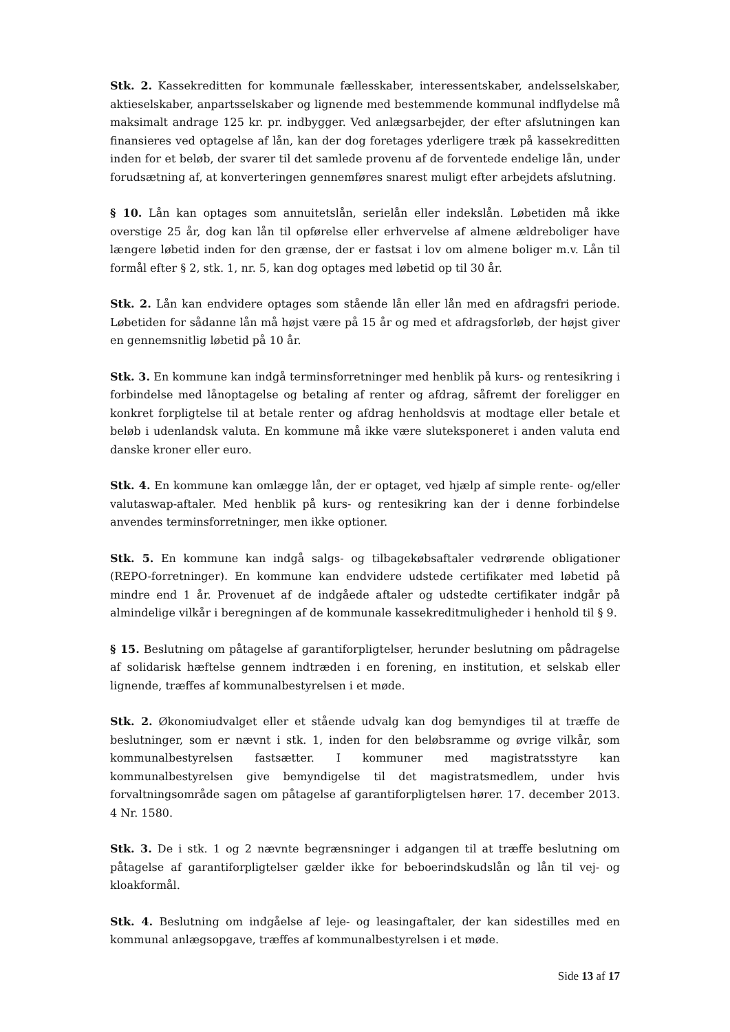Stk. 2. Kassekreditten for kommunale fællesskaber, interessentskaber, andelsselskaber, aktieselskaber, anpartsselskaber og lignende med bestemmende kommunal indflydelse må maksimalt andrage 125 kr. pr. indbygger. Ved anlægsarbejder, der efter afslutningen kan finansieres ved optagelse af lån, kan der dog foretages yderligere træk på kassekreditten inden for et beløb, der svarer til det samlede provenu af de forventede endelige lån, under forudsætning af, at konverteringen gennemføres snarest muligt efter arbejdets afslutning.
§ 10. Lån kan optages som annuitetslån, serielån eller indekslån. Løbetiden må ikke overstige 25 år, dog kan lån til opførelse eller erhvervelse af almene ældreboliger have længere løbetid inden for den grænse, der er fastsat i lov om almene boliger m.v. Lån til formål efter § 2, stk. 1, nr. 5, kan dog optages med løbetid op til 30 år.
Stk. 2. Lån kan endvidere optages som stående lån eller lån med en afdragsfri periode. Løbetiden for sådanne lån må højst være på 15 år og med et afdragsforløb, der højst giver en gennemsnitlig løbetid på 10 år.
Stk. 3. En kommune kan indgå terminsforretninger med henblik på kurs- og rentesikring i forbindelse med lånoptagelse og betaling af renter og afdrag, såfremt der foreligger en konkret forpligtelse til at betale renter og afdrag henholdsvis at modtage eller betale et beløb i udenlandsk valuta. En kommune må ikke være sluteksponeret i anden valuta end danske kroner eller euro.
Stk. 4. En kommune kan omlægge lån, der er optaget, ved hjælp af simple rente- og/eller valutaswap-aftaler. Med henblik på kurs- og rentesikring kan der i denne forbindelse anvendes terminsforretninger, men ikke optioner.
Stk. 5. En kommune kan indgå salgs- og tilbagekøbsaftaler vedrørende obligationer (REPO-forretninger). En kommune kan endvidere udstede certifikater med løbetid på mindre end 1 år. Provenuet af de indgåede aftaler og udstedte certifikater indgår på almindelige vilkår i beregningen af de kommunale kassekreditmuligheder i henhold til § 9.
§ 15. Beslutning om påtagelse af garantiforpligtelser, herunder beslutning om pådragelse af solidarisk hæftelse gennem indtræden i en forening, en institution, et selskab eller lignende, træffes af kommunalbestyrelsen i et møde.
Stk. 2. Økonomiudvalget eller et stående udvalg kan dog bemyndiges til at træffe de beslutninger, som er nævnt i stk. 1, inden for den beløbsramme og øvrige vilkår, som kommunalbestyrelsen fastsætter. I kommuner med magistratsstyre kan kommunalbestyrelsen give bemyndigelse til det magistratsmedlem, under hvis forvaltningsområde sagen om påtagelse af garantiforpligtelsen hører. 17. december 2013. 4 Nr. 1580.
Stk. 3. De i stk. 1 og 2 nævnte begrænsninger i adgangen til at træffe beslutning om påtagelse af garantiforpligtelser gælder ikke for beboerindskudslån og lån til vej- og kloakformål.
Stk. 4. Beslutning om indgåelse af leje- og leasingaftaler, der kan sidestilles med en kommunal anlægsopgave, træffes af kommunalbestyrelsen i et møde.
Side 13 af 17